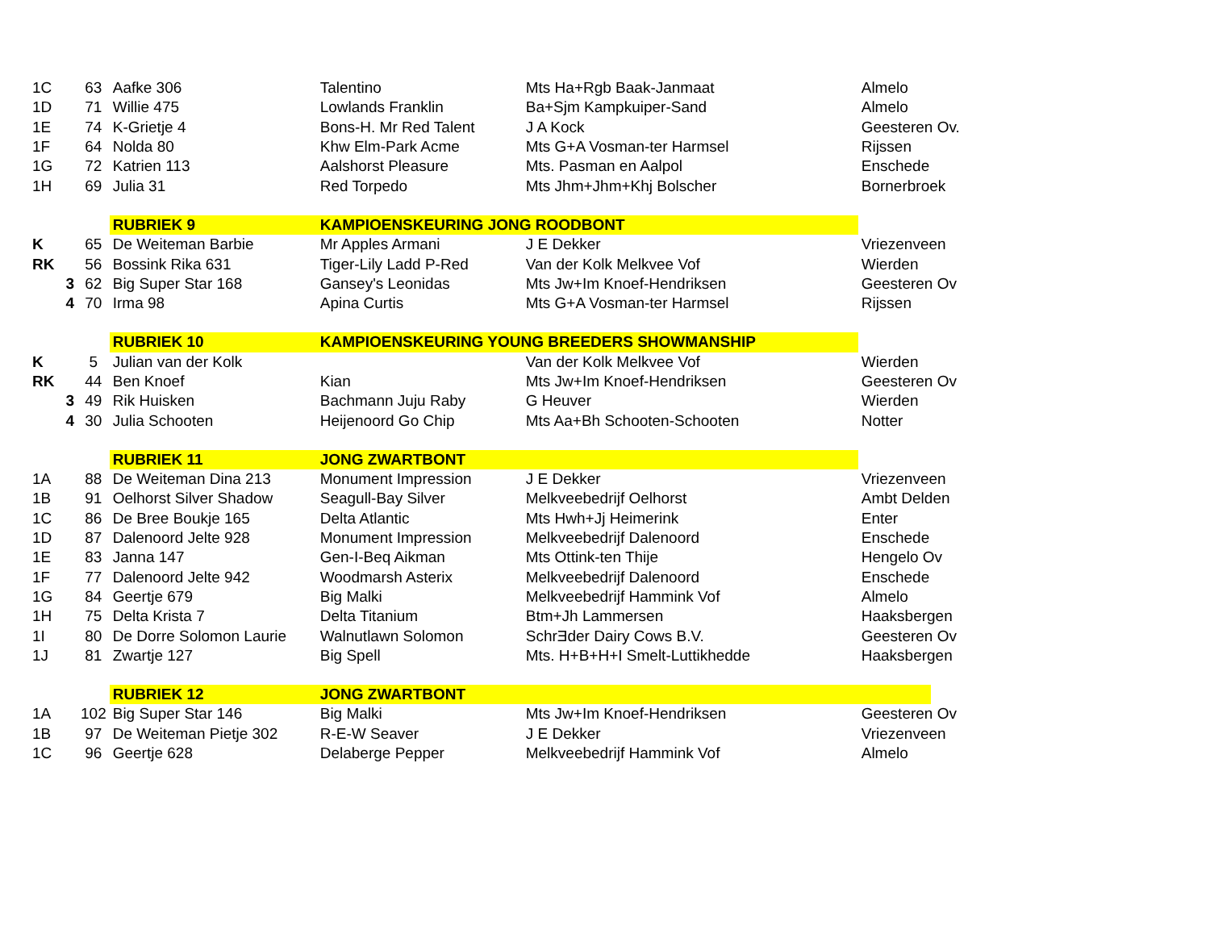| 1C | 63 | Aafke 306 | Talentino | Mts Ha+Rgb Baak-Janmaat | Almelo |
| 1D | 71 | Willie 475 | Lowlands Franklin | Ba+Sjm Kampkuiper-Sand | Almelo |
| 1E | 74 | K-Grietje 4 | Bons-H. Mr Red Talent | J A Kock | Geesteren Ov. |
| 1F | 64 | Nolda 80 | Khw Elm-Park Acme | Mts G+A Vosman-ter Harmsel | Rijssen |
| 1G | 72 | Katrien 113 | Aalshorst Pleasure | Mts. Pasman en Aalpol | Enschede |
| 1H | 69 | Julia 31 | Red Torpedo | Mts Jhm+Jhm+Khj Bolscher | Bornerbroek |
| | | RUBRIEK 9 | KAMPIOENSKEURING JONG ROODBONT | | |
| K | 65 | De Weiteman Barbie | Mr Apples Armani | J E Dekker | Vriezenveen |
| RK | 56 | Bossink Rika 631 | Tiger-Lily Ladd P-Red | Van der Kolk Melkvee Vof | Wierden |
| 3 | 62 | Big Super Star 168 | Gansey's Leonidas | Mts Jw+Im Knoef-Hendriksen | Geesteren Ov |
| 4 | 70 | Irma 98 | Apina Curtis | Mts G+A Vosman-ter Harmsel | Rijssen |
| | | RUBRIEK 10 | KAMPIOENSKEURING YOUNG BREEDERS SHOWMANSHIP | | |
| K | 5 | Julian van der Kolk | | Van der Kolk Melkvee Vof | Wierden |
| RK | 44 | Ben Knoef | Kian | Mts Jw+Im Knoef-Hendriksen | Geesteren Ov |
| 3 | 49 | Rik Huisken | Bachmann Juju Raby | G Heuver | Wierden |
| 4 | 30 | Julia Schooten | Heijenoord Go Chip | Mts Aa+Bh Schooten-Schooten | Notter |
| | | RUBRIEK 11 | JONG ZWARTBONT | | |
| 1A | 88 | De Weiteman Dina 213 | Monument Impression | J E Dekker | Vriezenveen |
| 1B | 91 | Oelhorst Silver Shadow | Seagull-Bay Silver | Melkveebedrijf Oelhorst | Ambt Delden |
| 1C | 86 | De Bree Boukje 165 | Delta Atlantic | Mts Hwh+Jj Heimerink | Enter |
| 1D | 87 | Dalenoord Jelte 928 | Monument Impression | Melkveebedrijf Dalenoord | Enschede |
| 1E | 83 | Janna 147 | Gen-I-Beq Aikman | Mts Ottink-ten Thije | Hengelo Ov |
| 1F | 77 | Dalenoord Jelte 942 | Woodmarsh Asterix | Melkveebedrijf Dalenoord | Enschede |
| 1G | 84 | Geertje 679 | Big Malki | Melkveebedrijf Hammink Vof | Almelo |
| 1H | 75 | Delta Krista 7 | Delta Titanium | Btm+Jh Lammersen | Haaksbergen |
| 1I | 80 | De Dorre Solomon Laurie | Walnutlawn Solomon | SchrƎder Dairy Cows B.V. | Geesteren Ov |
| 1J | 81 | Zwartje 127 | Big Spell | Mts. H+B+H+I Smelt-Luttikhedde | Haaksbergen |
| | | RUBRIEK 12 | JONG ZWARTBONT | | |
| 1A | 102 | Big Super Star 146 | Big Malki | Mts Jw+Im Knoef-Hendriksen | Geesteren Ov |
| 1B | 97 | De Weiteman Pietje 302 | R-E-W Seaver | J E Dekker | Vriezenveen |
| 1C | 96 | Geertje 628 | Delaberge Pepper | Melkveebedrijf Hammink Vof | Almelo |